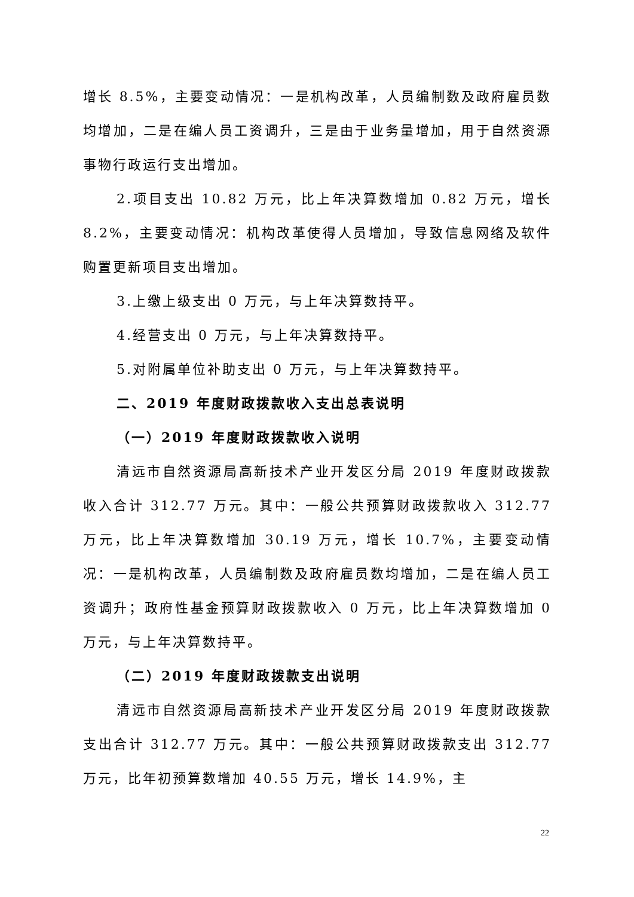增长 8.5%，主要变动情况：一是机构改革，人员编制数及政府雇员数均增加，二是在编人员工资调升，三是由于业务量增加，用于自然资源事物行政运行支出增加。
2.项目支出 10.82 万元，比上年决算数增加 0.82 万元，增长 8.2%，主要变动情况：机构改革使得人员增加，导致信息网络及软件购置更新项目支出增加。
3.上缴上级支出 0 万元，与上年决算数持平。
4.经营支出 0 万元，与上年决算数持平。
5.对附属单位补助支出 0 万元，与上年决算数持平。
二、2019 年度财政拨款收入支出总表说明
（一）2019 年度财政拨款收入说明
清远市自然资源局高新技术产业开发区分局 2019 年度财政拨款收入合计 312.77 万元。其中：一般公共预算财政拨款收入 312.77 万元，比上年决算数增加 30.19 万元，增长 10.7%，主要变动情况：一是机构改革，人员编制数及政府雇员数均增加，二是在编人员工资调升；政府性基金预算财政拨款收入 0 万元，比上年决算数增加 0 万元，与上年决算数持平。
（二）2019 年度财政拨款支出说明
清远市自然资源局高新技术产业开发区分局 2019 年度财政拨款支出合计 312.77 万元。其中：一般公共预算财政拨款支出 312.77 万元，比年初预算数增加 40.55 万元，增长 14.9%，主
22